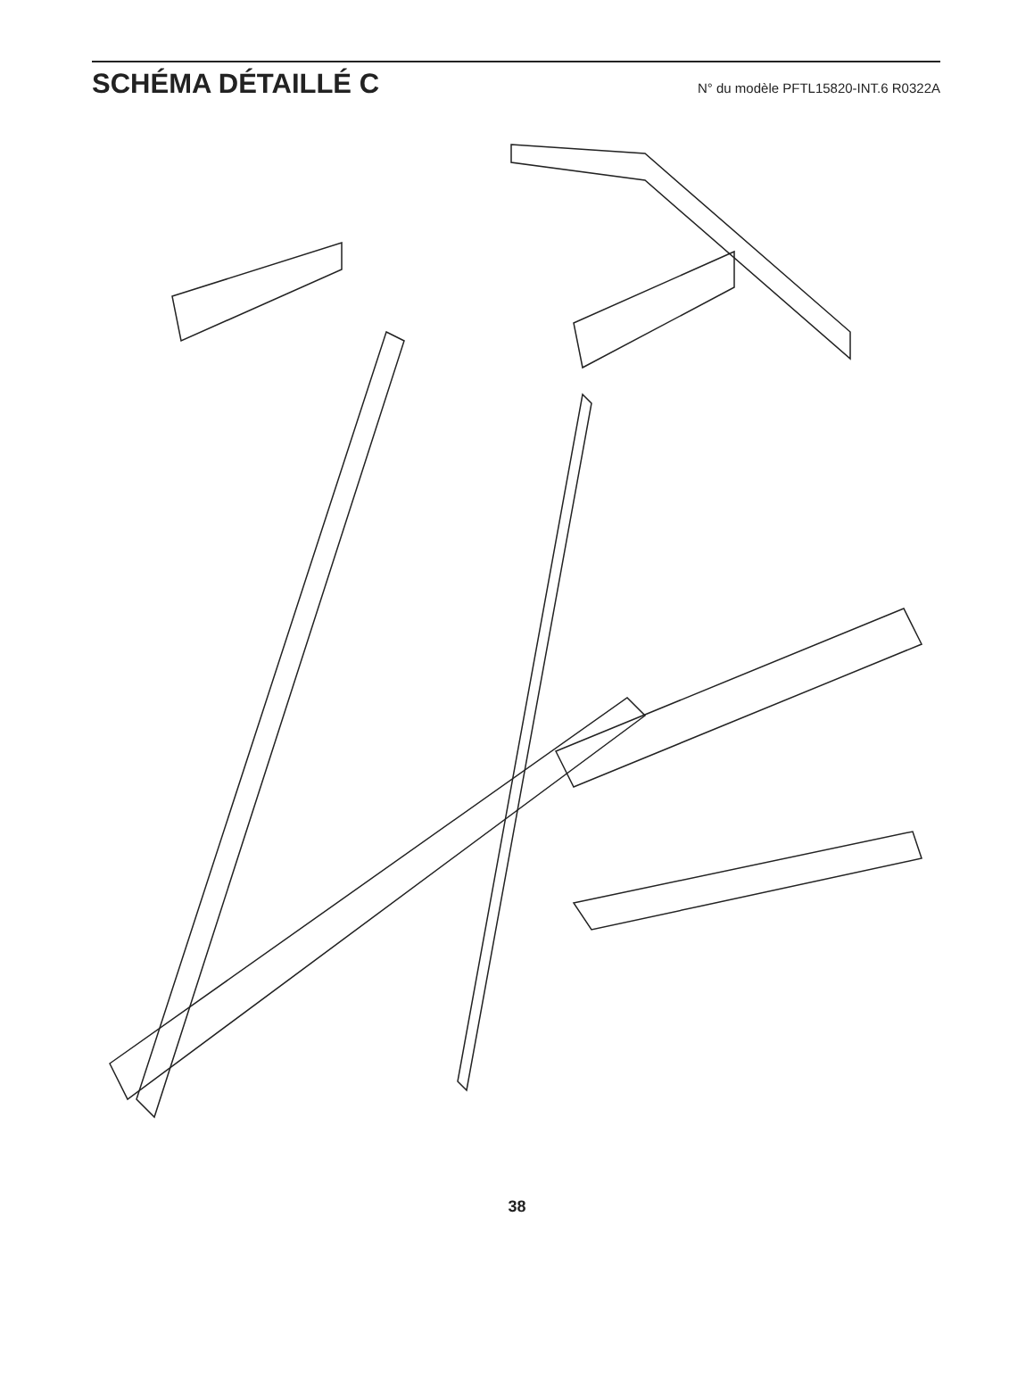SCHÉMA DÉTAILLÉ C
N° du modèle PFTL15820-INT.6 R0322A
81 83 85 91 7 10 11 20 5 6 8 87 88 89 2 82 84 86 90 92 94 100 16 14 71 93 38 95 30 3 1 9 4 96 97 99 98 29 101
38